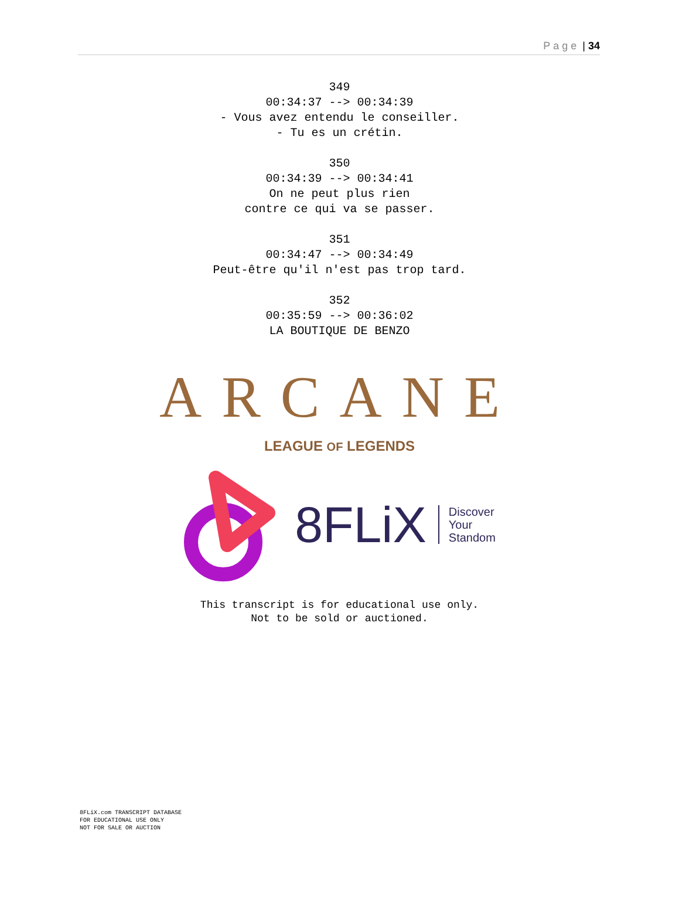Page | 34
349 00:34:37 --> 00:34:39 - Vous avez entendu le conseiller. - Tu es un crétin.
350 00:34:39 --> 00:34:41 On ne peut plus rien contre ce qui va se passer.
351 00:34:47 --> 00:34:49 Peut-être qu'il n'est pas trop tard.
352 00:35:59 --> 00:36:02 LA BOUTIQUE DE BENZO
ARCANE
LEAGUE OF LEGENDS
8FLiX
Discover
Your
Standom
This transcript is for educational use only.
Not to be sold or auctioned.
8FLiX.com TRANSCRIPT DATABASE
FOR EDUCATIONAL USE ONLY
NOT FOR SALE OR AUCTION